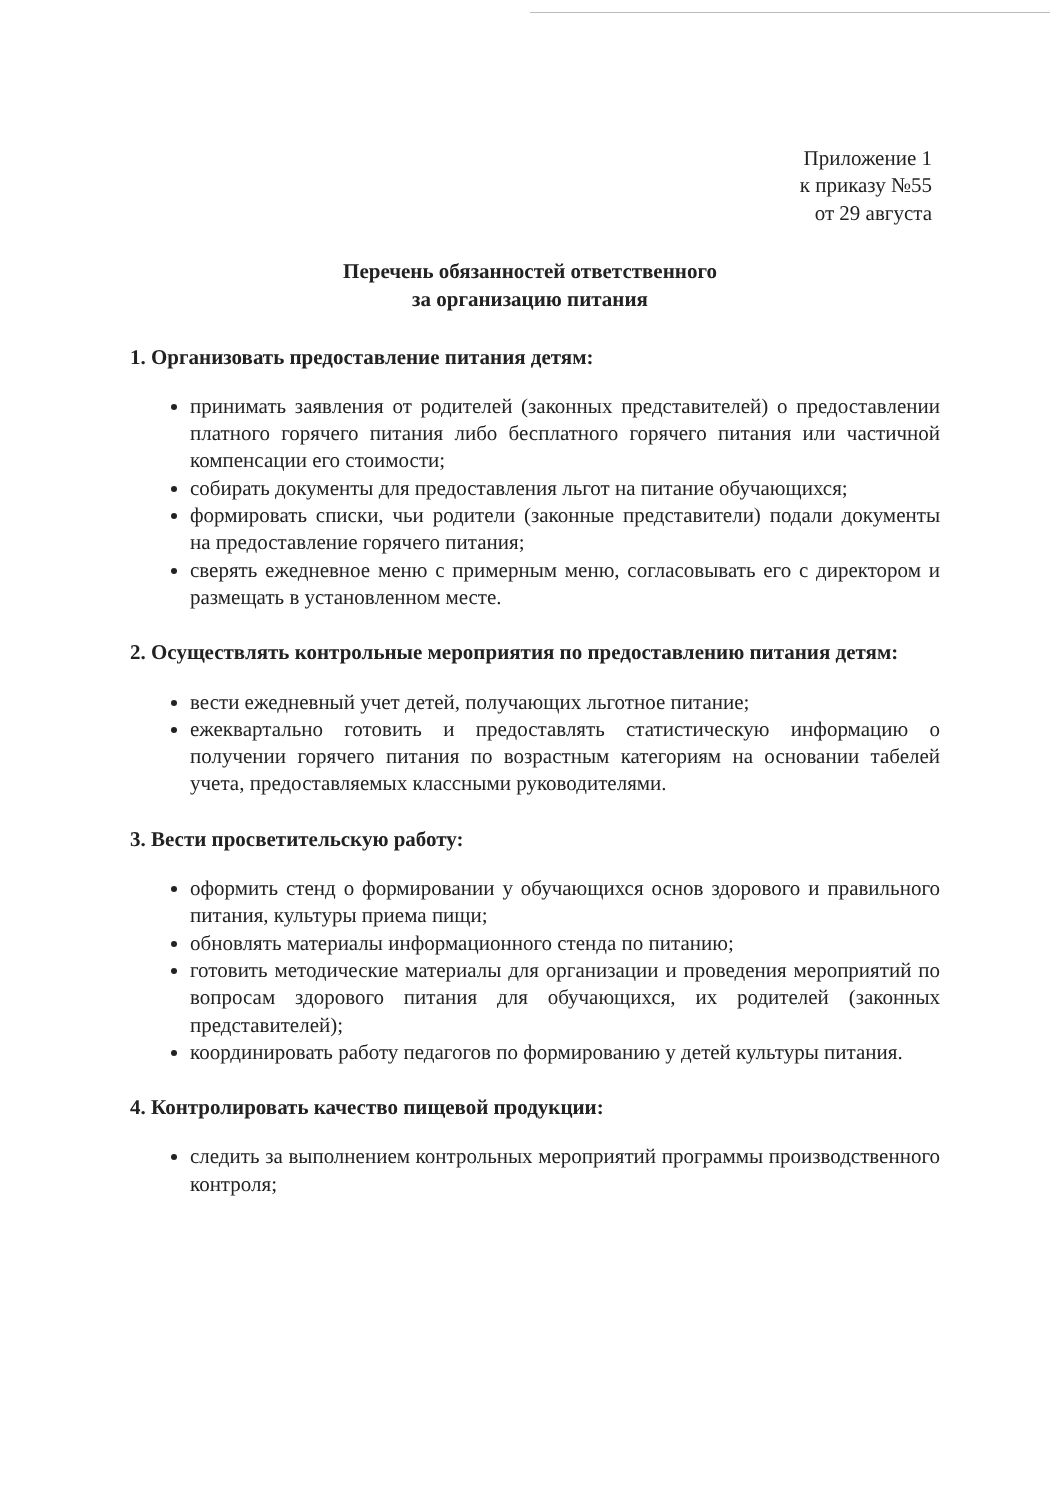Приложение 1
к приказу №55
от 29 августа
Перечень обязанностей ответственного
за организацию питания
1. Организовать предоставление питания детям:
принимать заявления от родителей (законных представителей) о предоставлении платного горячего питания либо бесплатного горячего питания или частичной компенсации его стоимости;
собирать документы для предоставления льгот на питание обучающихся;
формировать списки, чьи родители (законные представители) подали документы на предоставление горячего питания;
сверять ежедневное меню с примерным меню, согласовывать его с директором и размещать в установленном месте.
2. Осуществлять контрольные мероприятия по предоставлению питания детям:
вести ежедневный учет детей, получающих льготное питание;
ежеквартально готовить и предоставлять статистическую информацию о получении горячего питания по возрастным категориям на основании табелей учета, предоставляемых классными руководителями.
3. Вести просветительскую работу:
оформить стенд о формировании у обучающихся основ здорового и правильного питания, культуры приема пищи;
обновлять материалы информационного стенда по питанию;
готовить методические материалы для организации и проведения мероприятий по вопросам здорового питания для обучающихся, их родителей (законных представителей);
координировать работу педагогов по формированию у детей культуры питания.
4. Контролировать качество пищевой продукции:
следить за выполнением контрольных мероприятий программы производственного контроля;